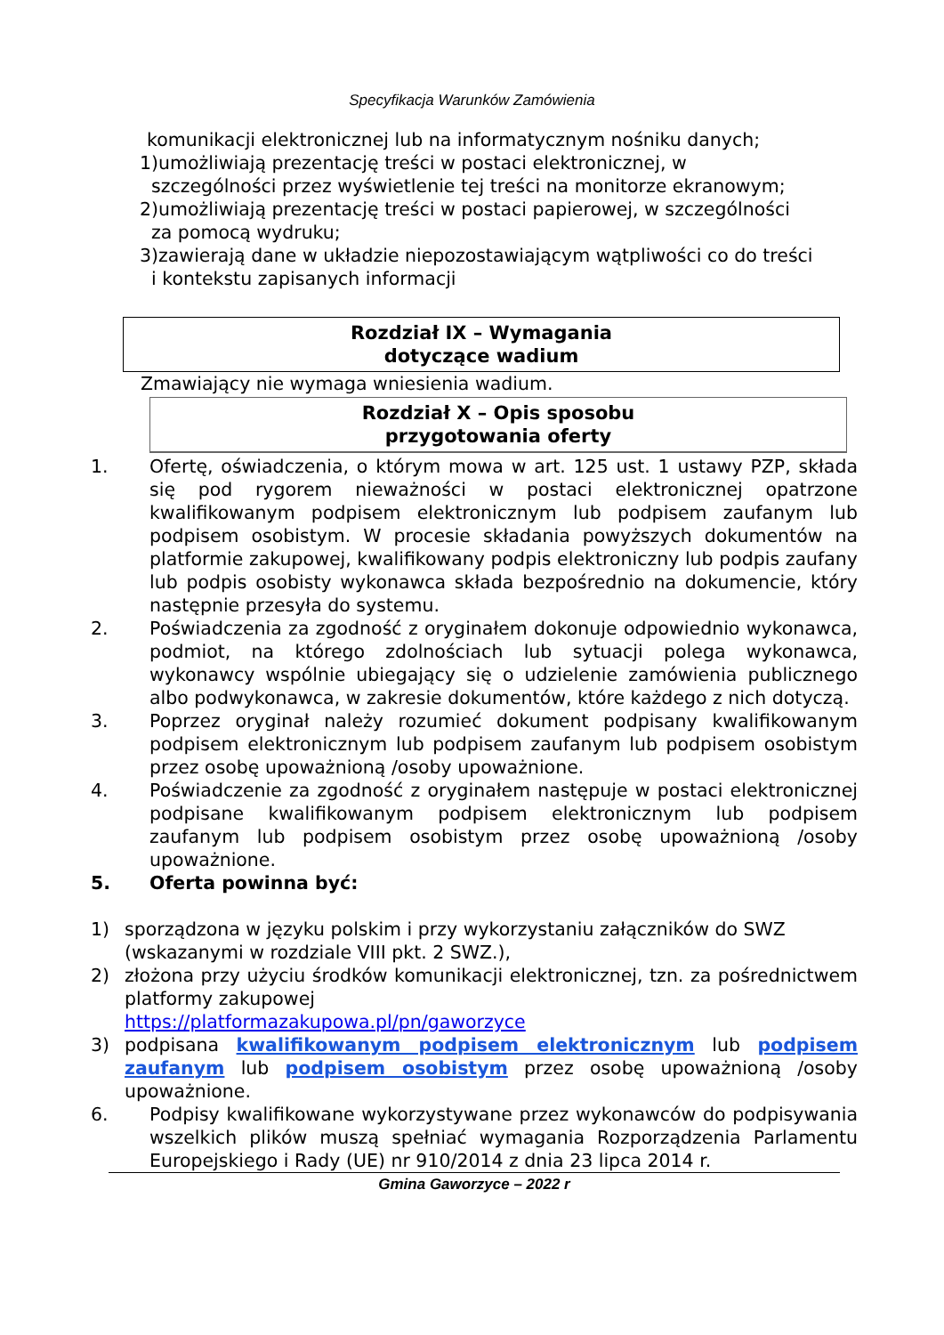Specyfikacja Warunków Zamówienia
komunikacji elektronicznej lub na informatycznym nośniku danych;
1)umożliwiają prezentację treści w postaci elektronicznej, w
szczególności przez wyświetlenie tej treści na monitorze ekranowym;
2)umożliwiają prezentację treści w postaci papierowej, w szczególności
za pomocą wydruku;
3)zawierają dane w układzie niepozostawiającym wątpliwości co do treści
i kontekstu zapisanych informacji
Rozdział IX – Wymagania
dotyczące wadium
Zmawiający nie wymaga wniesienia wadium.
Rozdział X – Opis sposobu
przygotowania oferty
1. Ofertę, oświadczenia, o którym mowa w art. 125 ust. 1 ustawy PZP, składa się pod rygorem nieważności w postaci elektronicznej opatrzone kwalifikowanym podpisem elektronicznym lub podpisem zaufanym lub podpisem osobistym. W procesie składania powyższych dokumentów na platformie zakupowej, kwalifikowany podpis elektroniczny lub podpis zaufany lub podpis osobisty wykonawca składa bezpośrednio na dokumencie, który następnie przesyła do systemu.
2. Poświadczenia za zgodność z oryginałem dokonuje odpowiednio wykonawca, podmiot, na którego zdolnościach lub sytuacji polega wykonawca, wykonawcy wspólnie ubiegający się o udzielenie zamówienia publicznego albo podwykonawca, w zakresie dokumentów, które każdego z nich dotyczą.
3. Poprzez oryginał należy rozumieć dokument podpisany kwalifikowanym podpisem elektronicznym lub podpisem zaufanym lub podpisem osobistym przez osobę upoważnioną /osoby upoważnione.
4. Poświadczenie za zgodność z oryginałem następuje w postaci elektronicznej podpisane kwalifikowanym podpisem elektronicznym lub podpisem zaufanym lub podpisem osobistym przez osobę upoważnioną /osoby upoważnione.
5. Oferta powinna być:
1) sporządzona w języku polskim i przy wykorzystaniu załączników do SWZ (wskazanymi w rozdziale VIII pkt. 2 SWZ.),
2) złożona przy użyciu środków komunikacji elektronicznej, tzn. za pośrednictwem platformy zakupowej
https://platformazakupowa.pl/pn/gaworzyce
3) podpisana kwalifikowanym podpisem elektronicznym lub podpisem zaufanym lub podpisem osobistym przez osobę upoważnioną /osoby upoważnione.
6. Podpisy kwalifikowane wykorzystywane przez wykonawców do podpisywania wszelkich plików muszą spełniać wymagania Rozporządzenia Parlamentu Europejskiego i Rady (UE) nr 910/2014 z dnia 23 lipca 2014 r.
Gmina Gaworzyce – 2022 r